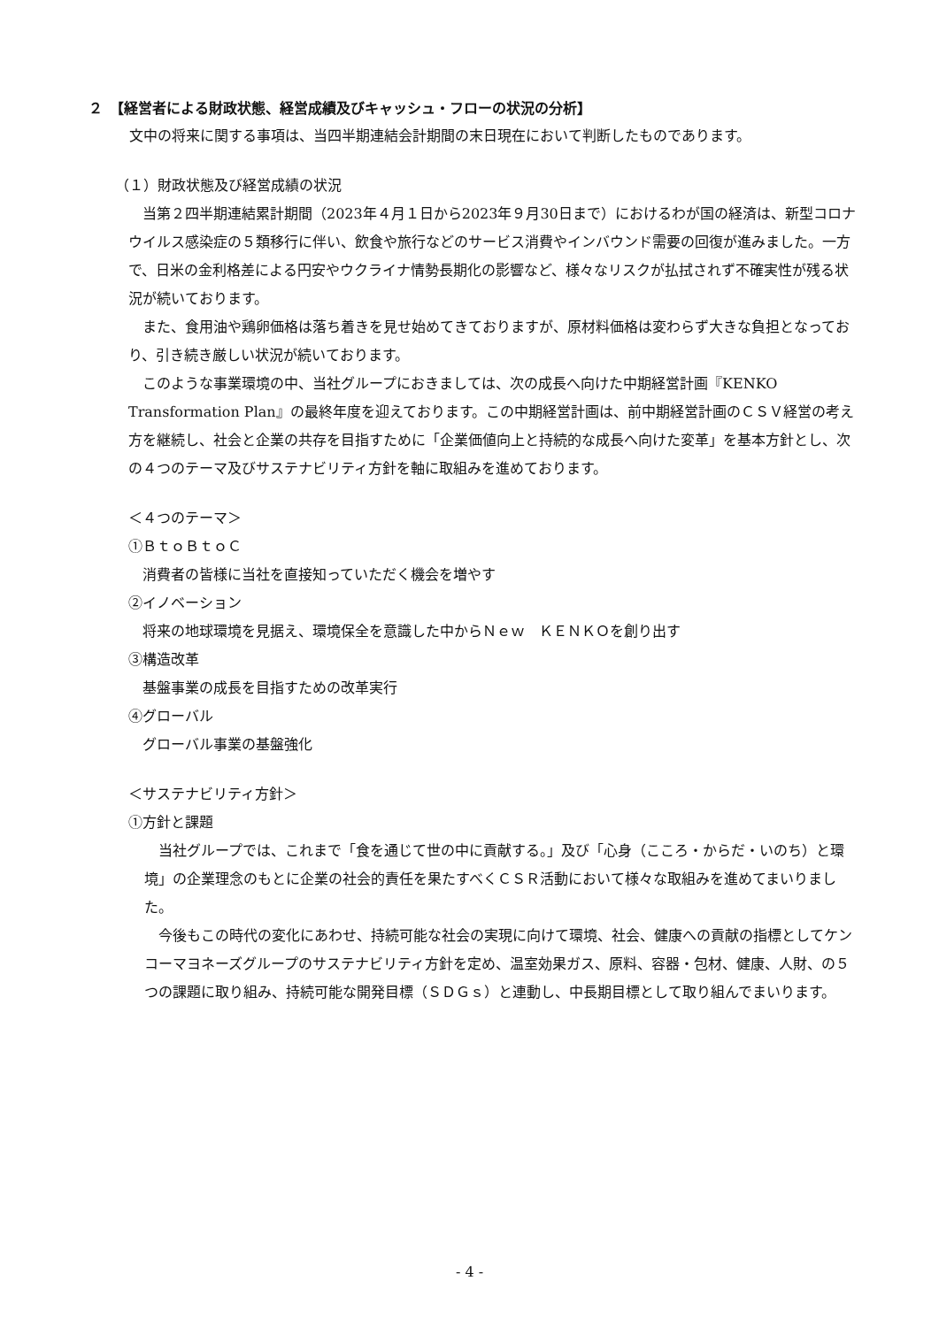２　【経営者による財政状態、経営成績及びキャッシュ・フローの状況の分析】
　文中の将来に関する事項は、当四半期連結会計期間の末日現在において判断したものであります。
（１）財政状態及び経営成績の状況
　当第２四半期連結累計期間（2023年４月１日から2023年９月30日まで）におけるわが国の経済は、新型コロナウイルス感染症の５類移行に伴い、飲食や旅行などのサービス消費やインバウンド需要の回復が進みました。一方で、日米の金利格差による円安やウクライナ情勢長期化の影響など、様々なリスクが払拭されず不確実性が残る状況が続いております。
　また、食用油や鶏卵価格は落ち着きを見せ始めてきておりますが、原材料価格は変わらず大きな負担となっており、引き続き厳しい状況が続いております。
　このような事業環境の中、当社グループにおきましては、次の成長へ向けた中期経営計画『KENKO Transformation Plan』の最終年度を迎えております。この中期経営計画は、前中期経営計画のＣＳＶ経営の考え方を継続し、社会と企業の共存を目指すために「企業価値向上と持続的な成長へ向けた変革」を基本方針とし、次の４つのテーマ及びサステナビリティ方針を軸に取組みを進めております。
＜４つのテーマ＞
①ＢｔｏＢｔｏＣ
　消費者の皆様に当社を直接知っていただく機会を増やす
②イノベーション
　将来の地球環境を見据え、環境保全を意識した中からＮｅｗ　ＫＥＮＫＯを創り出す
③構造改革
　基盤事業の成長を目指すための改革実行
④グローバル
　グローバル事業の基盤強化
＜サステナビリティ方針＞
①方針と課題
　当社グループでは、これまで「食を通じて世の中に貢献する。」及び「心身（こころ・からだ・いのち）と環境」の企業理念のもとに企業の社会的責任を果たすべくＣＳＲ活動において様々な取組みを進めてまいりました。
　今後もこの時代の変化にあわせ、持続可能な社会の実現に向けて環境、社会、健康への貢献の指標としてケンコーマヨネーズグループのサステナビリティ方針を定め、温室効果ガス、原料、容器・包材、健康、人財、の５つの課題に取り組み、持続可能な開発目標（ＳＤＧｓ）と連動し、中長期目標として取り組んでまいります。
- 4 -